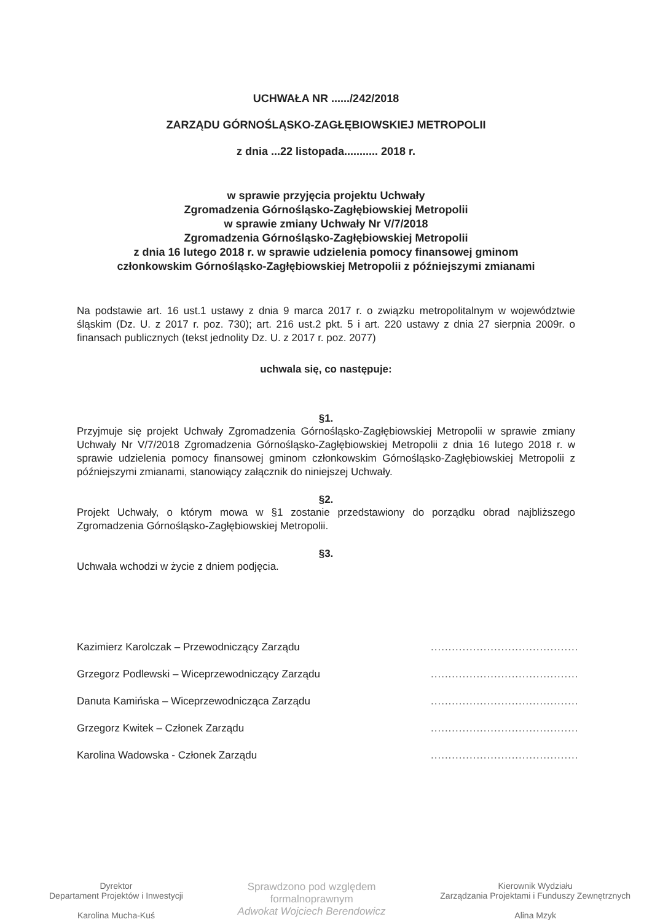UCHWAŁA NR ....../242/2018
ZARZĄDU GÓRNOŚLĄSKO-ZAGŁĘBIOWSKIEJ METROPOLII
z dnia ...22 listopada........... 2018 r.
w sprawie przyjęcia projektu Uchwały
Zgromadzenia Górnośląsko-Zagłębiowskiej Metropolii
w sprawie zmiany Uchwały Nr V/7/2018
Zgromadzenia Górnośląsko-Zagłębiowskiej Metropolii
z dnia 16 lutego 2018 r. w sprawie udzielenia pomocy finansowej gminom
członkowskim Górnośląsko-Zagłębiowskiej Metropolii z późniejszymi zmianami
Na podstawie art. 16 ust.1 ustawy z dnia 9 marca 2017 r. o związku metropolitalnym w województwie śląskim (Dz. U. z 2017 r. poz. 730); art. 216 ust.2 pkt. 5 i art. 220 ustawy z dnia 27 sierpnia 2009r. o finansach publicznych (tekst jednolity Dz. U. z 2017 r. poz. 2077)
uchwala się, co następuje:
§1.
Przyjmuje się projekt Uchwały Zgromadzenia Górnośląsko-Zagłębiowskiej Metropolii w sprawie zmiany Uchwały Nr V/7/2018 Zgromadzenia Górnośląsko-Zagłębiowskiej Metropolii z dnia 16 lutego 2018 r. w sprawie udzielenia pomocy finansowej gminom członkowskim Górnośląsko-Zagłębiowskiej Metropolii z późniejszymi zmianami, stanowiący załącznik do niniejszej Uchwały.
§2.
Projekt Uchwały, o którym mowa w §1 zostanie przedstawiony do porządku obrad najbliższego Zgromadzenia Górnośląsko-Zagłębiowskiej Metropolii.
§3.
Uchwała wchodzi w życie z dniem podjęcia.
Kazimierz Karolczak – Przewodniczący Zarządu..........................................
Grzegorz Podlewski – Wiceprzewodniczący Zarządu..........................................
Danuta Kamińska – Wiceprzewodnicząca Zarządu..........................................
Grzegorz Kwitek – Członek Zarządu..........................................
Karolina Wadowska - Członek Zarządu..........................................
Dyrektor
Departament Projektów i Inwestycji
Karolina Mucha-Kuś
Sprawdzono pod względem
formalnoprawnym
Adwokat Wojciech Berendowicz
Kierownik Wydziału
Zarządzania Projektami i Funduszy Zewnętrznych
Alina Mzyk